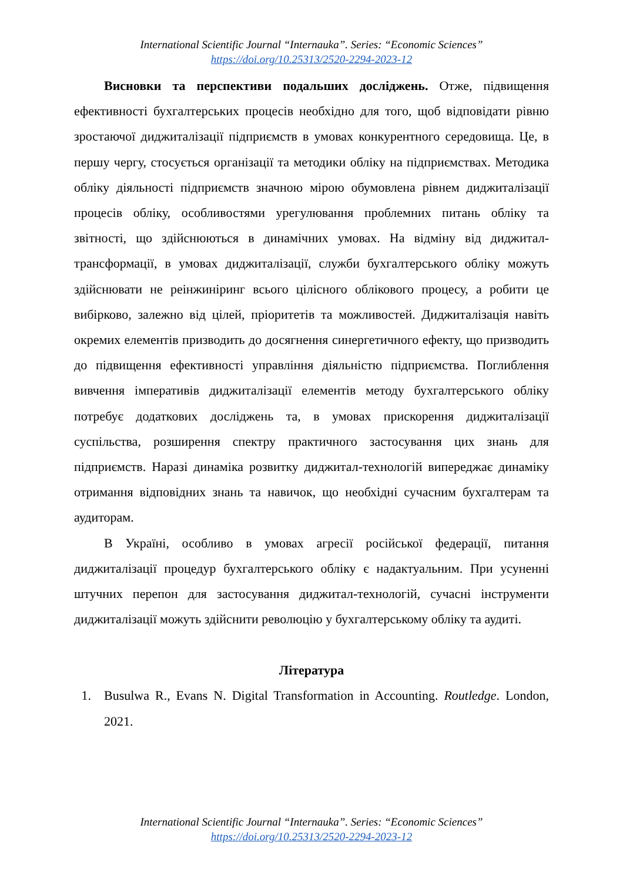International Scientific Journal “Internauka”. Series: “Economic Sciences”
https://doi.org/10.25313/2520-2294-2023-12
Висновки та перспективи подальших досліджень. Отже, підвищення ефективності бухгалтерських процесів необхідно для того, щоб відповідати рівню зростаючої диджиталізації підприємств в умовах конкурентного середовища. Це, в першу чергу, стосується організації та методики обліку на підприємствах. Методика обліку діяльності підприємств значною мірою обумовлена рівнем диджиталізації процесів обліку, особливостями урегулювання проблемних питань обліку та звітності, що здійснюються в динамічних умовах. На відміну від диджитал-трансформації, в умовах диджиталізації, служби бухгалтерського обліку можуть здійснювати не реінжиніринг всього цілісного облікового процесу, а робити це вибірково, залежно від цілей, пріоритетів та можливостей. Диджиталізація навіть окремих елементів призводить до досягнення синергетичного ефекту, що призводить до підвищення ефективності управління діяльністю підприємства. Поглиблення вивчення імперативів диджиталізації елементів методу бухгалтерського обліку потребує додаткових досліджень та, в умовах прискорення диджиталізації суспільства, розширення спектру практичного застосування цих знань для підприємств. Наразі динаміка розвитку диджитал-технологій випереджає динаміку отримання відповідних знань та навичок, що необхідні сучасним бухгалтерам та аудиторам.
В Україні, особливо в умовах агресії російської федерації, питання диджиталізації процедур бухгалтерського обліку є надактуальним. При усуненні штучних перепон для застосування диджитал-технологій, сучасні інструменти диджиталізації можуть здійснити революцію у бухгалтерському обліку та аудиті.
Література
1. Busulwa R., Evans N. Digital Transformation in Accounting. Routledge. London, 2021.
International Scientific Journal “Internauka”. Series: “Economic Sciences”
https://doi.org/10.25313/2520-2294-2023-12